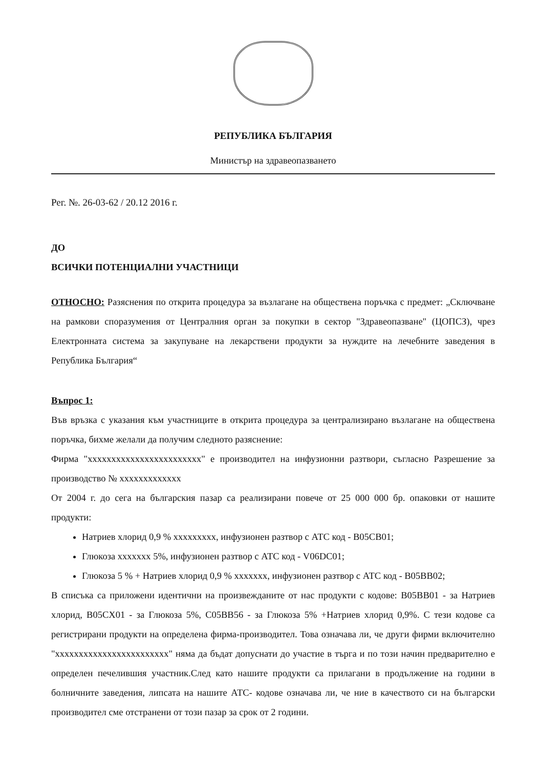РЕПУБЛИКА БЪЛГАРИЯ
Министър на здравеопазването
Рег. №. 26-03-62 / 20.12 2016 г.
ДО
ВСИЧКИ ПОТЕНЦИАЛНИ УЧАСТНИЦИ
ОТНОСНО: Разяснения по открита процедура за възлагане на обществена поръчка с предмет: „Сключване на рамкови споразумения от Централния орган за покупки в сектор "Здравеопазване" (ЦОПСЗ), чрез Електронната система за закупуване на лекарствени продукти за нуждите на лечебните заведения в Република България“
Въпрос 1:
Във връзка с указания към участниците в открита процедура за централизирано възлагане на обществена поръчка, бихме желали да получим следното разяснение:
Фирма "xxxxxxxxxxxxxxxxxxxxxxxx" е производител на инфузионни разтвори, съгласно Разрешение за производство № xxxxxxxxxxxxx
От 2004 г. до сега на българския пазар са реализирани повече от 25 000 000 бр. опаковки от нашите продукти:
Натриев хлорид 0,9 % xxxxxxxxx, инфузионен разтвор с АТС код - B05CB01;
Глюкоза xxxxxxx 5%, инфузионен разтвор с АТС код - V06DC01;
Глюкоза 5 % + Натриев хлорид 0,9 % xxxxxxx, инфузионен разтвор с АТС код - B05BB02;
В списъка са приложени идентични на произвежданите от нас продукти с кодове: B05BB01 - за Натриев хлорид, B05CX01 - за Глюкоза 5%, C05BB56 - за Глюкоза 5% +Натриев хлорид 0,9%. С тези кодове са регистрирани продукти на определена фирма-производител. Това означава ли, че други фирми включително "xxxxxxxxxxxxxxxxxxxxxxxx" няма да бъдат допуснати до участие в търга и по този начин предварително е определен печелившия участник.След като нашите продукти са прилагани в продължение на години в болничните заведения, липсата на нашите АТС- кодове означава ли, че ние в качеството си на български производител сме отстранени от този пазар за срок от 2 години.